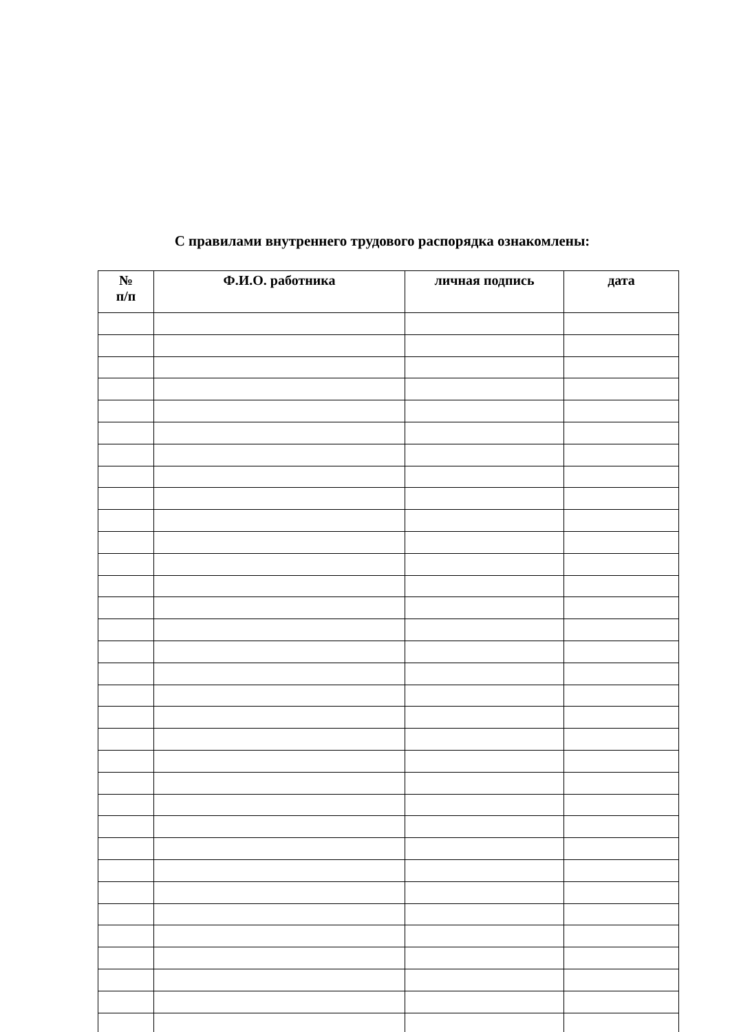С правилами внутреннего трудового распорядка ознакомлены:
| № п/п | Ф.И.О. работника | личная подпись | дата |
| --- | --- | --- | --- |